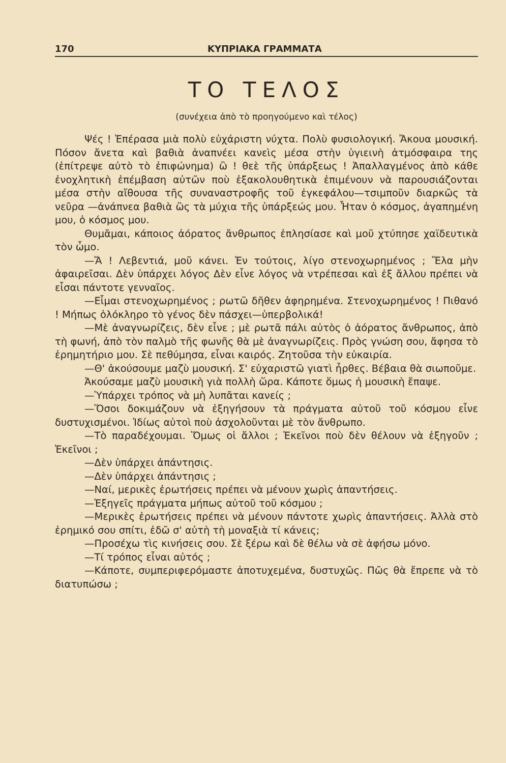170 ΚΥΠΡΙΑΚΑ ΓΡΑΜΜΑΤΑ
ΤΟ ΤΕΛΟΣ
(συνέχεια ἀπὸ τὸ προηγούμενο καὶ τέλος)
Ψές ! Ἐπέρασα μιὰ πολὺ εὐχάριστη νύχτα. Πολὺ φυσιολογική. Ἄκουα μουσική. Πόσον ἄνετα καὶ βαθιὰ ἀναπνέει κανεὶς μέσα στὴν ὑγιεινὴ ἀτμόσφαιρα της (ἐπίτρεψε αὐτὸ τὸ ἐπιφώνημα) ὢ ! θεὲ τῆς ὑπάρξεως ! Ἀπαλλαγμένος ἀπὸ κάθε ἐνοχλητικὴ ἐπέμβαση αὐτῶν ποὺ ἐξακολουθητικὰ ἐπιμένουν νὰ παρουσιάζονται μέσα στὴν αἴθουσα τῆς συναναστροφῆς τοῦ ἐγκεφάλου—τσιμποῦν διαρκῶς τὰ νεῦρα —ἀνάπνεα βαθιὰ ὣς τὰ μύχια τῆς ὑπάρξεώς μου. Ἦταν ὁ κόσμος, ἀγαπημένη μου, ὁ κόσμος μου.
Θυμᾶμαι, κάποιος ἀόρατος ἄνθρωπος ἐπλησίασε καὶ μοῦ χτύπησε χαϊδευτικὰ τὸν ὦμο.
—Ἄ ! Λεβεντιά, μοῦ κάνει. Ἐν τούτοις, λίγο στενοχωρημένος ; Ἔλα μὴν ἀφαιρεῖσαι. Δὲν ὑπάρχει λόγος Δὲν εἶνε λόγος νὰ ντρέπεσαι καὶ ἐξ ἄλλου πρέπει νὰ εἶσαι πάντοτε γενναῖος.
—Εἶμαι στενοχωρημένος ; ρωτῶ δῆθεν ἀφηρημένα. Στενοχωρημένος ! Πιθανό ! Μήπως ὁλόκληρο τὸ γένος δὲν πάσχει—ὑπερβολικά!
—Μὲ ἀναγνωρίζεις, δὲν εἶνε ; μὲ ρωτᾶ πάλι αὐτὸς ὁ ἀόρατος ἄνθρωπος, ἀπὸ τὴ φωνή, ἀπὸ τὸν παλμὸ τῆς φωνῆς θὰ μὲ ἀναγνωρίζεις. Πρὸς γνώση σου, ἄφησα τὸ ἐρημητήριο μου. Σὲ πεθύμησα, εἶναι καιρός. Ζητοῦσα τὴν εὐκαιρία.
—Θ' ἀκούσουμε μαζὺ μουσική. Σ' εὐχαριστῶ γιατὶ ἦρθες. Βέβαια θὰ σιωποῦμε.
Ἀκούσαμε μαζὺ μουσικὴ γιὰ πολλὴ ὥρα. Κάποτε ὅμως ἡ μουσικὴ ἔπαψε.
—Ὑπάρχει τρόπος νὰ μὴ λυπᾶται κανείς ;
—Ὅσοι δοκιμάζουν νὰ ἐξηγήσουν τὰ πράγματα αὐτοῦ τοῦ κόσμου εἶνε δυστυχισμένοι. Ἰδίως αὐτοὶ ποὺ ἀσχολοῦνται μὲ τὸν ἄνθρωπο.
—Τὸ παραδέχουμαι. Ὅμως οἱ ἄλλοι ; Ἐκεῖνοι ποὺ δὲν θέλουν νὰ ἐξηγοῦν ; Ἐκεῖνοι ;
—Δὲν ὑπάρχει ἀπάντησις.
—Δὲν ὑπάρχει ἀπάντησις ;
—Ναί, μερικὲς ἐρωτήσεις πρέπει νὰ μένουν χωρὶς ἀπαντήσεις.
—Ἐξηγεῖς πράγματα μήπως αὐτοῦ τοῦ κόσμου ;
—Μερικὲς ἐρωτήσεις πρέπει νὰ μένουν πάντοτε χωρὶς ἀπαντήσεις. Ἀλλὰ στὸ ἐρημικό σου σπίτι, ἐδῶ σ' αὐτὴ τὴ μοναξιὰ τί κάνεις;
—Προσέχω τὶς κινήσεις σου. Σὲ ξέρω καὶ δὲ θέλω νὰ σὲ ἀφήσω μόνο.
—Τί τρόπος εἶναι αὐτός ;
—Κάποτε, συμπεριφερόμαστε ἀποτυχεμένα, δυστυχῶς. Πῶς θὰ ἔπρεπε νὰ τὸ διατυπώσω ;